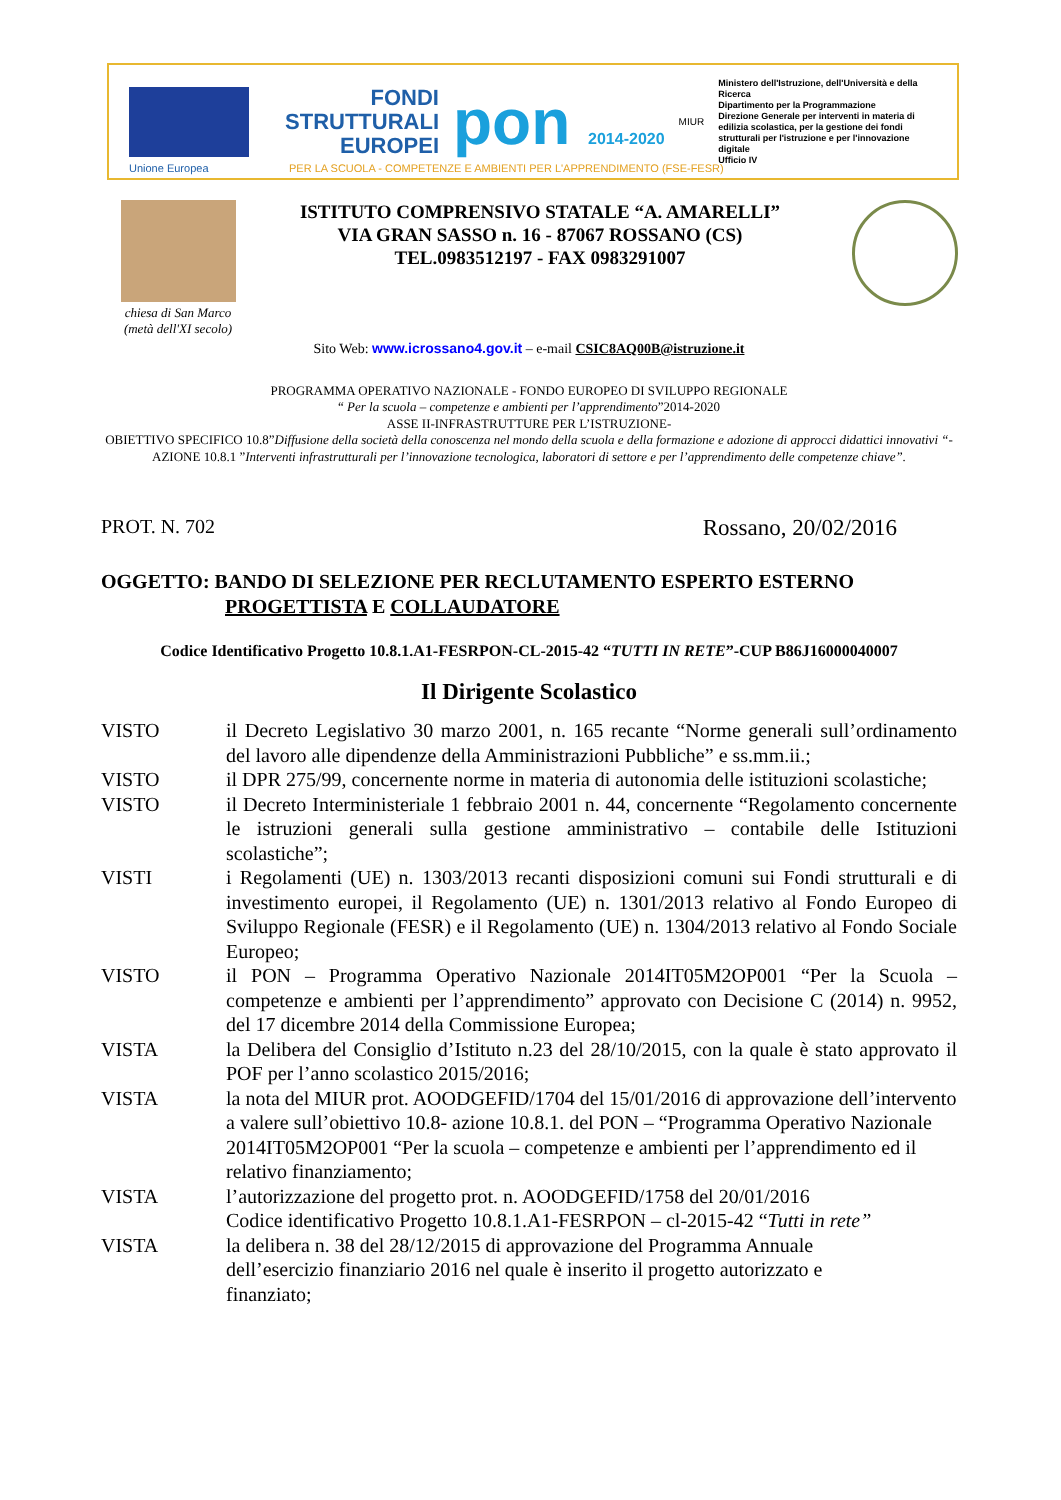FONDI
STRUTTURALI
EUROPEI
pon 2014-2020
MIUR
Ministero dell'Istruzione, dell'Università e della Ricerca
Dipartimento per la Programmazione
Direzione Generale per interventi in materia di edilizia scolastica, per la gestione dei fondi strutturali per l'istruzione e per l'innovazione digitale
Ufficio IV
Unione Europea
PER LA SCUOLA - COMPETENZE E AMBIENTI PER L'APPRENDIMENTO (FSE-FESR)
chiesa di San Marco
(metà dell'XI secolo)
ISTITUTO COMPRENSIVO STATALE “A. AMARELLI”
VIA GRAN SASSO n. 16 - 87067 ROSSANO (CS)
TEL.0983512197 - FAX 0983291007
Sito Web: www.icrossano4.gov.it – e-mail CSIC8AQ00B@istruzione.it
PROGRAMMA OPERATIVO NAZIONALE - FONDO EUROPEO DI SVILUPPO REGIONALE
“ Per la scuola – competenze e ambienti per l’apprendimento”2014-2020
ASSE II-INFRASTRUTTURE PER L’ISTRUZIONE-
OBIETTIVO SPECIFICO 10.8”Diffusione della società della conoscenza nel mondo della scuola e della formazione e adozione di approcci didattici innovativi “-
AZIONE 10.8.1 ”Interventi infrastrutturali per l’innovazione tecnologica, laboratori di settore e per l’apprendimento delle competenze chiave”.
PROT. N. 702 Rossano, 20/02/2016
OGGETTO: BANDO DI SELEZIONE PER RECLUTAMENTO ESPERTO ESTERNO
PROGETTISTA E COLLAUDATORE
Codice Identificativo Progetto 10.8.1.A1-FESRPON-CL-2015-42 “TUTTI IN RETE”-CUP B86J16000040007
Il Dirigente Scolastico
VISTO il Decreto Legislativo 30 marzo 2001, n. 165 recante “Norme generali sull’ordinamento del lavoro alle dipendenze della Amministrazioni Pubbliche” e ss.mm.ii.;
VISTO il DPR 275/99, concernente norme in materia di autonomia delle istituzioni scolastiche;
VISTO il Decreto Interministeriale 1 febbraio 2001 n. 44, concernente “Regolamento concernente le istruzioni generali sulla gestione amministrativo – contabile delle Istituzioni scolastiche”;
VISTI i Regolamenti (UE) n. 1303/2013 recanti disposizioni comuni sui Fondi strutturali e di investimento europei, il Regolamento (UE) n. 1301/2013 relativo al Fondo Europeo di Sviluppo Regionale (FESR) e il Regolamento (UE) n. 1304/2013 relativo al Fondo Sociale Europeo;
VISTO il PON – Programma Operativo Nazionale 2014IT05M2OP001 “Per la Scuola – competenze e ambienti per l’apprendimento” approvato con Decisione C (2014) n. 9952, del 17 dicembre 2014 della Commissione Europea;
VISTA la Delibera del Consiglio d’Istituto n.23 del 28/10/2015, con la quale è stato approvato il POF per l’anno scolastico 2015/2016;
VISTA la nota del MIUR prot. AOODGEFID/1704 del 15/01/2016 di approvazione dell’intervento a valere sull’obiettivo 10.8- azione 10.8.1. del PON – “Programma Operativo Nazionale 2014IT05M2OP001 “Per la scuola – competenze e ambienti per l’apprendimento ed il relativo finanziamento;
VISTA l’autorizzazione del progetto prot. n. AOODGEFID/1758 del 20/01/2016
Codice identificativo Progetto 10.8.1.A1-FESRPON – cl-2015-42 “Tutti in rete”
VISTA la delibera n. 38 del 28/12/2015 di approvazione del Programma Annuale
dell’esercizio finanziario 2016 nel quale è inserito il progetto autorizzato e
finanziato;